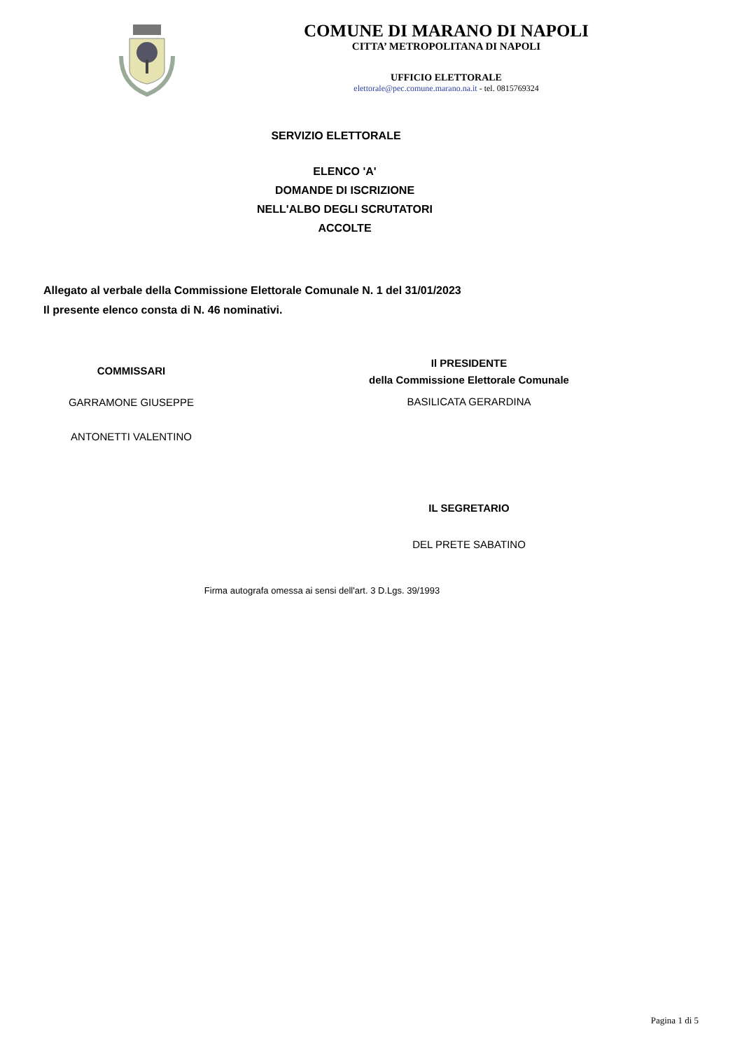COMUNE DI MARANO DI NAPOLI
CITTA’ METROPOLITANA DI NAPOLI
UFFICIO ELETTORALE
elettorale@pec.comune.marano.na.it - tel. 0815769324
SERVIZIO ELETTORALE
ELENCO 'A'
DOMANDE DI ISCRIZIONE
NELL'ALBO DEGLI SCRUTATORI
ACCOLTE
Allegato al verbale della Commissione Elettorale Comunale N. 1 del 31/01/2023
Il presente elenco consta di N. 46 nominativi.
COMMISSARI
GARRAMONE GIUSEPPE
ANTONETTI VALENTINO
Il PRESIDENTE
della Commissione Elettorale Comunale
BASILICATA GERARDINA
IL SEGRETARIO
DEL PRETE SABATINO
Firma autografa omessa ai sensi dell'art. 3 D.Lgs. 39/1993
Pagina 1 di 5